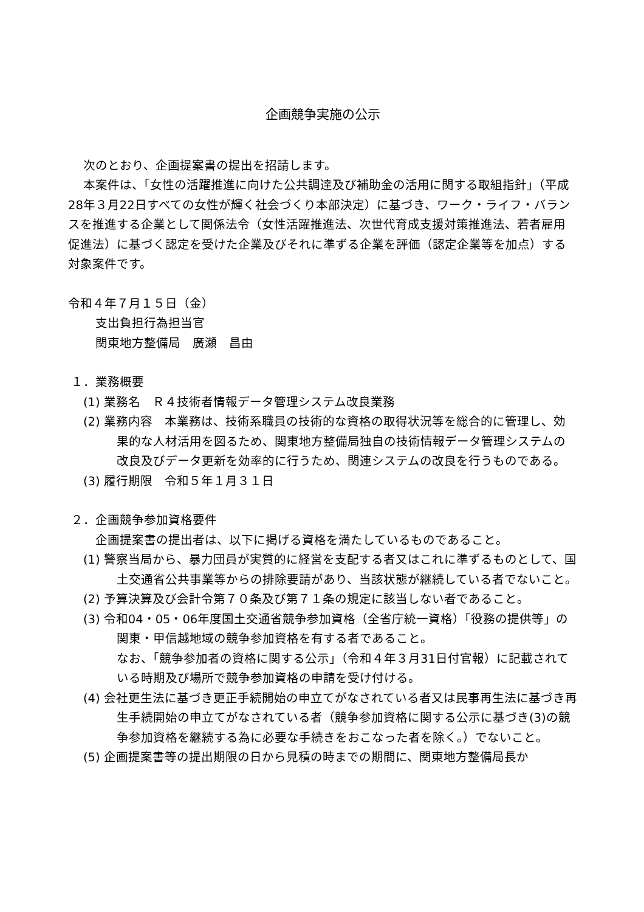企画競争実施の公示
次のとおり、企画提案書の提出を招請します。
本案件は、「女性の活躍推進に向けた公共調達及び補助金の活用に関する取組指針」（平成28年３月22日すべての女性が輝く社会づくり本部決定）に基づき、ワーク・ライフ・バランスを推進する企業として関係法令（女性活躍推進法、次世代育成支援対策推進法、若者雇用促進法）に基づく認定を受けた企業及びそれに準ずる企業を評価（認定企業等を加点）する対象案件です。
令和４年７月１５日（金）
支出負担行為担当官
関東地方整備局　廣瀬　昌由
１．業務概要
(1) 業務名　Ｒ４技術者情報データ管理システム改良業務
(2) 業務内容　本業務は、技術系職員の技術的な資格の取得状況等を総合的に管理し、効果的な人材活用を図るため、関東地方整備局独自の技術情報データ管理システムの改良及びデータ更新を効率的に行うため、関連システムの改良を行うものである。
(3) 履行期限　令和５年１月３１日
２．企画競争参加資格要件
企画提案書の提出者は、以下に掲げる資格を満たしているものであること。
(1) 警察当局から、暴力団員が実質的に経営を支配する者又はこれに準ずるものとして、国土交通省公共事業等からの排除要請があり、当該状態が継続している者でないこと。
(2) 予算決算及び会計令第７０条及び第７１条の規定に該当しない者であること。
(3) 令和04・05・06年度国土交通省競争参加資格（全省庁統一資格）「役務の提供等」の関東・甲信越地域の競争参加資格を有する者であること。
なお、「競争参加者の資格に関する公示」（令和４年３月31日付官報）に記載されている時期及び場所で競争参加資格の申請を受け付ける。
(4) 会社更生法に基づき更正手続開始の申立てがなされている者又は民事再生法に基づき再生手続開始の申立てがなされている者（競争参加資格に関する公示に基づき(3)の競争参加資格を継続する為に必要な手続きをおこなった者を除く。）でないこと。
(5) 企画提案書等の提出期限の日から見積の時までの期間に、関東地方整備局長か